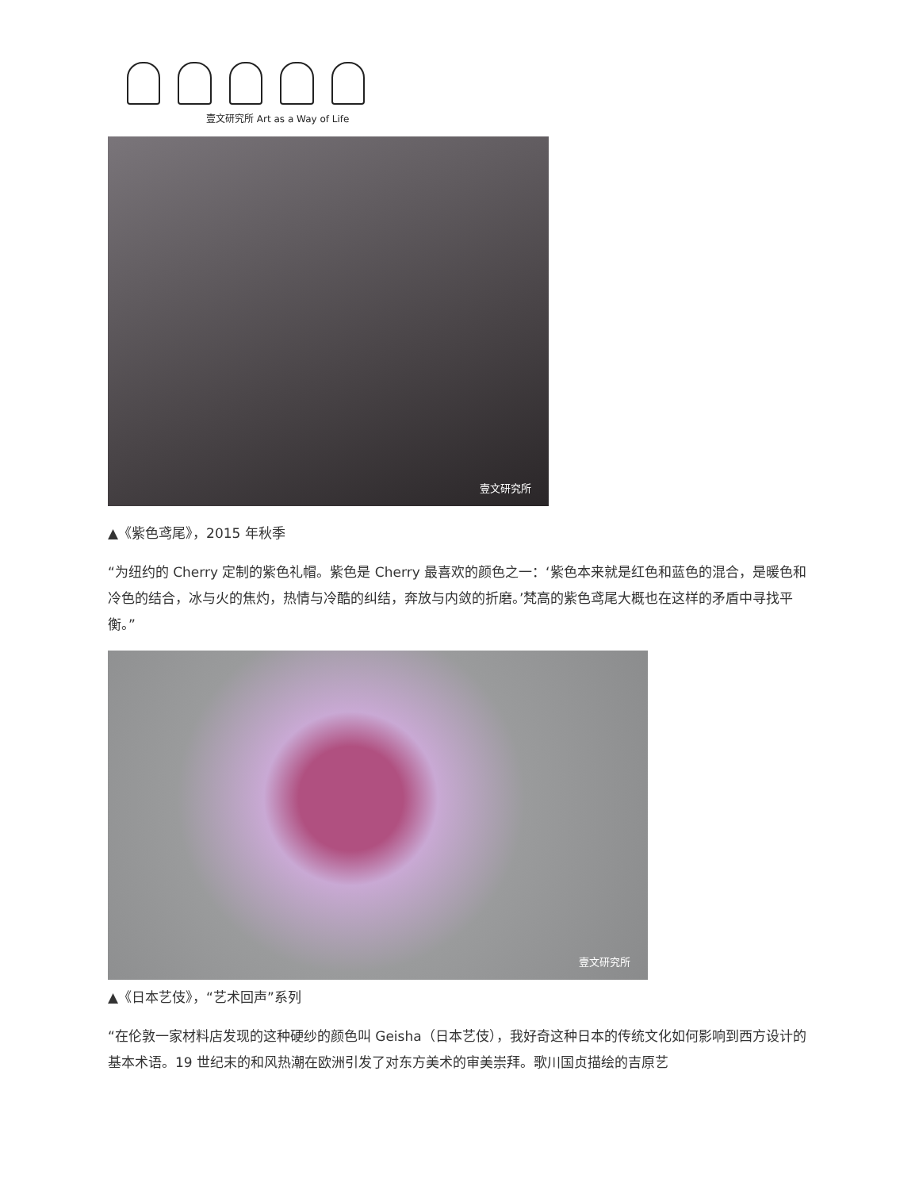壹文研究所 Art as a Way of Life
壹文研究所
▲《紫色鸢尾》，2015 年秋季
“为纽约的 Cherry 定制的紫色礼帽。紫色是 Cherry 最喜欢的颜色之一：‘紫色本来就是红色和蓝色的混合，是暖色和冷色的结合，冰与火的焦灼，热情与冷酷的纠结，奔放与内敛的折磨。’梵高的紫色鸢尾大概也在这样的矛盾中寻找平衡。”
壹文研究所
▲《日本艺伎》，“艺术回声”系列
“在伦敦一家材料店发现的这种硬纱的颜色叫 Geisha（日本艺伎），我好奇这种日本的传统文化如何影响到西方设计的基本术语。19 世纪末的和风热潮在欧洲引发了对东方美术的审美崇拜。歌川国贞描绘的吉原艺